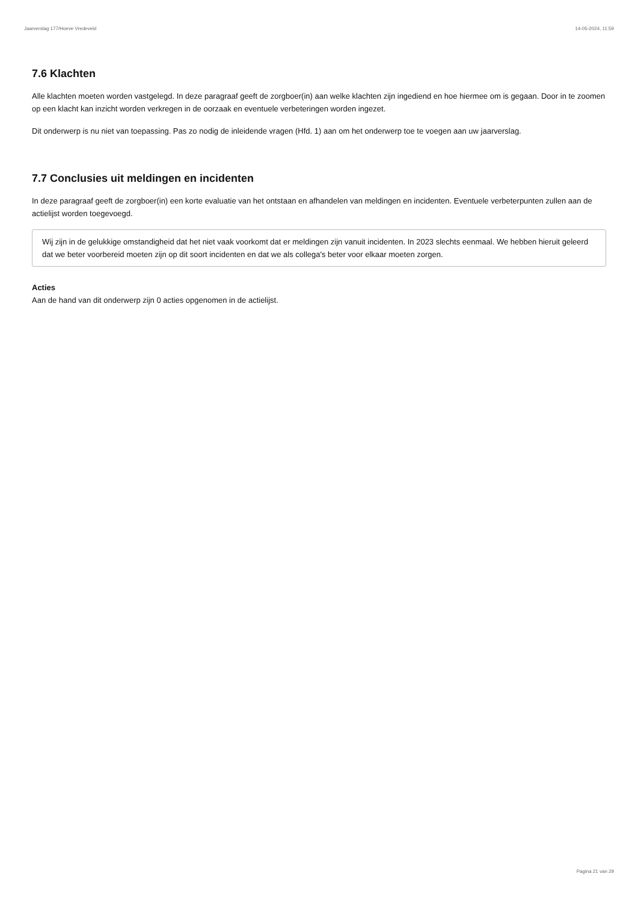Jaarverslag 177/Hoeve Vredeveld 14-05-2024, 11:59
7.6 Klachten
Alle klachten moeten worden vastgelegd. In deze paragraaf geeft de zorgboer(in) aan welke klachten zijn ingediend en hoe hiermee om is gegaan. Door in te zoomen op een klacht kan inzicht worden verkregen in de oorzaak en eventuele verbeteringen worden ingezet.
Dit onderwerp is nu niet van toepassing. Pas zo nodig de inleidende vragen (Hfd. 1) aan om het onderwerp toe te voegen aan uw jaarverslag.
7.7 Conclusies uit meldingen en incidenten
In deze paragraaf geeft de zorgboer(in) een korte evaluatie van het ontstaan en afhandelen van meldingen en incidenten. Eventuele verbeterpunten zullen aan de actielijst worden toegevoegd.
Wij zijn in de gelukkige omstandigheid dat het niet vaak voorkomt dat er meldingen zijn vanuit incidenten. In 2023 slechts eenmaal. We hebben hieruit geleerd dat we beter voorbereid moeten zijn op dit soort incidenten en dat we als collega's beter voor elkaar moeten zorgen.
Acties
Aan de hand van dit onderwerp zijn 0 acties opgenomen in de actielijst.
Pagina 21 van 29